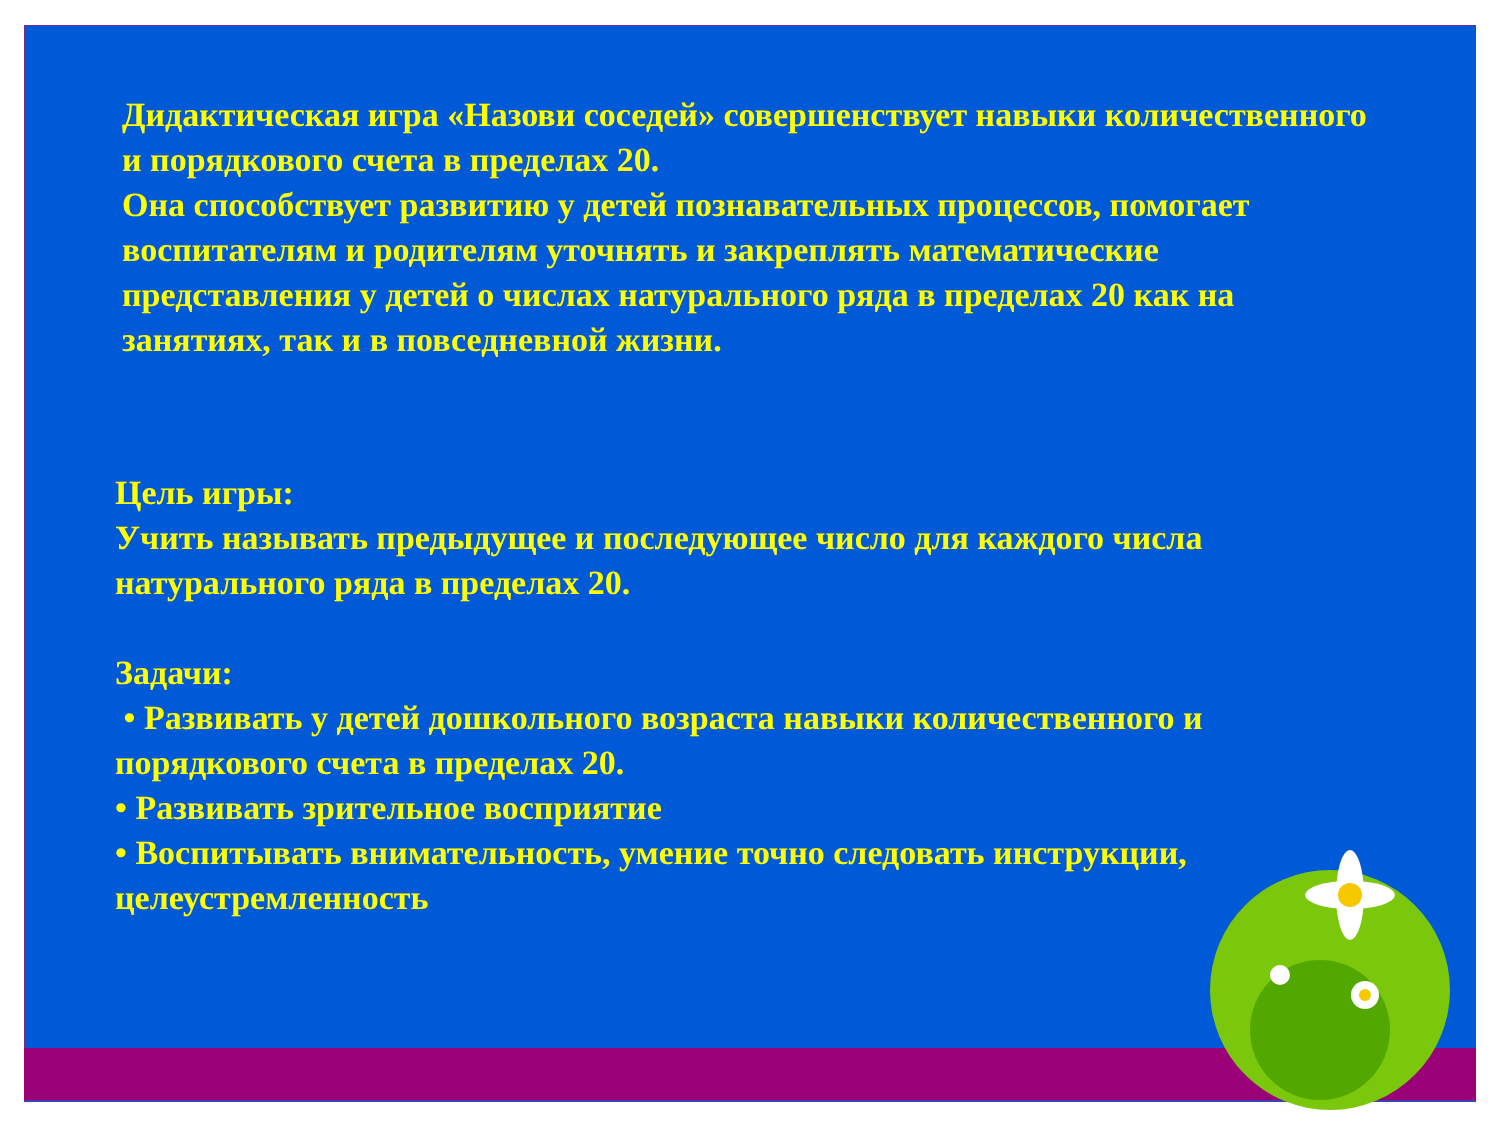Дидактическая игра «Назови соседей» совершенствует навыки количественного и порядкового счета в пределах 20.
Она способствует развитию у детей познавательных процессов, помогает воспитателям и родителям уточнять и закреплять математические представления у детей о числах натурального ряда в пределах 20 как на занятиях, так и в повседневной жизни.
Цель игры:
Учить называть предыдущее и последующее число для каждого числа натурального ряда в пределах 20.
Задачи:
• Развивать у детей дошкольного возраста навыки количественного и порядкового счета в пределах 20.
• Развивать зрительное восприятие
• Воспитывать внимательность, умение точно следовать инструкции, целеустремленность